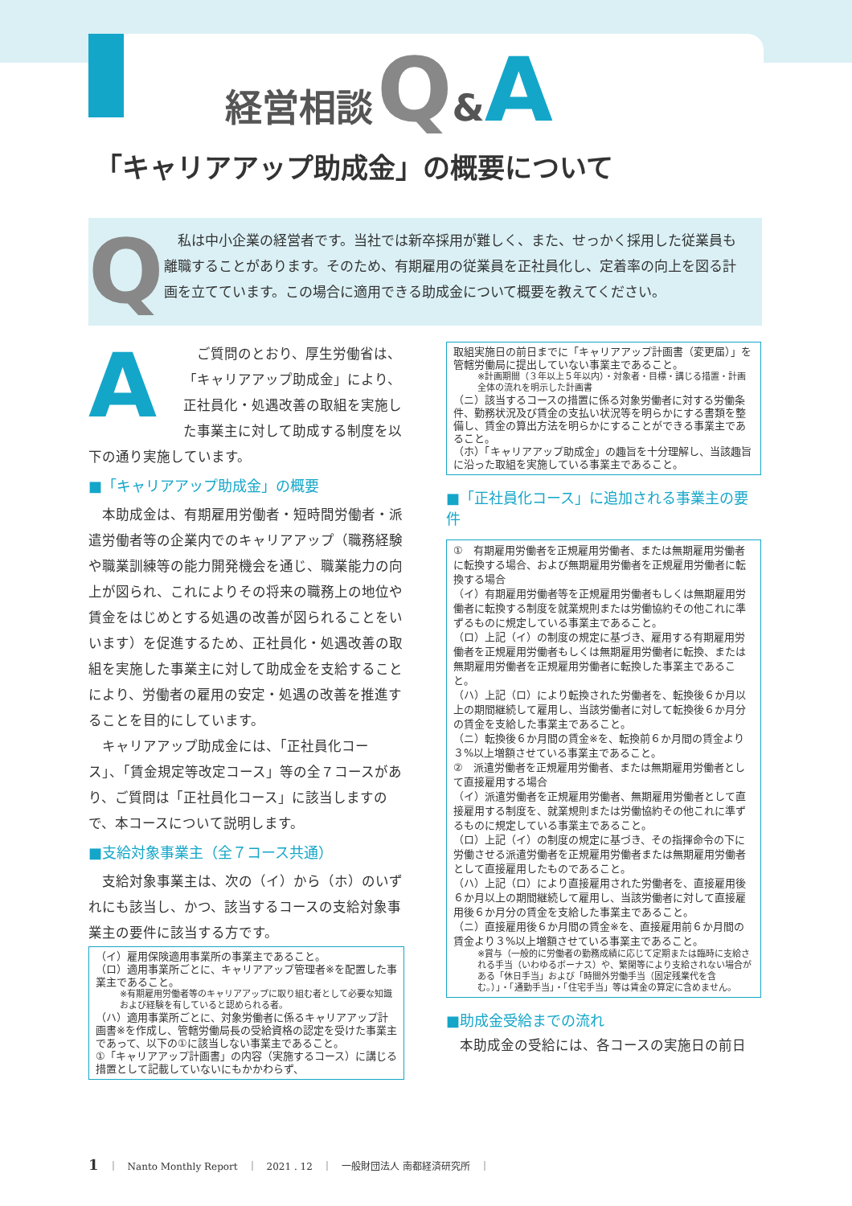経営相談 Q&A
「キャリアアップ助成金」の概要について
Q
　私は中小企業の経営者です。当社では新卒採用が難しく、また、せっかく採用した従業員も離職することがあります。そのため、有期雇用の従業員を正社員化し、定着率の向上を図る計画を立てています。この場合に適用できる助成金について概要を教えてください。
A　ご質問のとおり、厚生労働省は、「キャリアアップ助成金」により、正社員化・処遇改善の取組を実施した事業主に対して助成する制度を以下の通り実施しています。
■「キャリアアップ助成金」の概要
　本助成金は、有期雇用労働者・短時間労働者・派遣労働者等の企業内でのキャリアアップ（職務経験や職業訓練等の能力開発機会を通じ、職業能力の向上が図られ、これによりその将来の職務上の地位や賃金をはじめとする処遇の改善が図られることをいいます）を促進するため、正社員化・処遇改善の取組を実施した事業主に対して助成金を支給することにより、労働者の雇用の安定・処遇の改善を推進することを目的にしています。
　キャリアアップ助成金には、「正社員化コース」、「賃金規定等改定コース」等の全７コースがあり、ご質問は「正社員化コース」に該当しますので、本コースについて説明します。
■支給対象事業主（全７コース共通）
　支給対象事業主は、次の（イ）から（ホ）のいずれにも該当し、かつ、該当するコースの支給対象事業主の要件に該当する方です。
（イ）雇用保険適用事業所の事業主であること。
（ロ）適用事業所ごとに、キャリアアップ管理者※を配置した事業主であること。
※有期雇用労働者等のキャリアアップに取り組む者として必要な知識および経験を有していると認められる者。
（ハ）適用事業所ごとに、対象労働者に係るキャリアアップ計画書※を作成し、管轄労働局長の受給資格の認定を受けた事業主であって、以下の①に該当しない事業主であること。
①「キャリアアップ計画書」の内容（実施するコース）に講じる措置として記載していないにもかかわらず、
取組実施日の前日までに「キャリアアップ計画書（変更届）」を管轄労働局に提出していない事業主であること。
※計画期間（３年以上５年以内）・対象者・目標・講じる措置・計画全体の流れを明示した計画書
（ニ）該当するコースの措置に係る対象労働者に対する労働条件、勤務状況及び賃金の支払い状況等を明らかにする書類を整備し、賃金の算出方法を明らかにすることができる事業主であること。
（ホ）「キャリアアップ助成金」の趣旨を十分理解し、当該趣旨に沿った取組を実施している事業主であること。
■「正社員化コース」に追加される事業主の要件
①　有期雇用労働者を正規雇用労働者、または無期雇用労働者に転換する場合、および無期雇用労働者を正規雇用労働者に転換する場合
（イ）有期雇用労働者等を正規雇用労働者もしくは無期雇用労働者に転換する制度を就業規則または労働協約その他これに準ずるものに規定している事業主であること。
（ロ）上記（イ）の制度の規定に基づき、雇用する有期雇用労働者を正規雇用労働者もしくは無期雇用労働者に転換、または無期雇用労働者を正規雇用労働者に転換した事業主であること。
（ハ）上記（ロ）により転換された労働者を、転換後６か月以上の期間継続して雇用し、当該労働者に対して転換後６か月分の賃金を支給した事業主であること。
（ニ）転換後６か月間の賃金※を、転換前６か月間の賃金より３%以上増額させている事業主であること。
②　派遣労働者を正規雇用労働者、または無期雇用労働者として直接雇用する場合
（イ）派遣労働者を正規雇用労働者、無期雇用労働者として直接雇用する制度を、就業規則または労働協約その他これに準ずるものに規定している事業主であること。
（ロ）上記（イ）の制度の規定に基づき、その指揮命令の下に労働させる派遣労働者を正規雇用労働者または無期雇用労働者として直接雇用したものであること。
（ハ）上記（ロ）により直接雇用された労働者を、直接雇用後６か月以上の期間継続して雇用し、当該労働者に対して直接雇用後６か月分の賃金を支給した事業主であること。
（ニ）直接雇用後６か月間の賃金※を、直接雇用前６か月間の賃金より３%以上増額させている事業主であること。
※賞与（一般的に労働者の勤務成績に応じて定期または臨時に支給される手当（いわゆるボーナス）や、繁閑等により支給されない場合がある「休日手当」および「時間外労働手当（固定残業代を含む。）」・「通勤手当」・「住宅手当」等は賃金の算定に含めません。
■助成金受給までの流れ
　本助成金の受給には、各コースの実施日の前日
1　｜　Nanto Monthly Report　｜　2021 . 12　｜　一般財団法人 南都経済研究所　｜